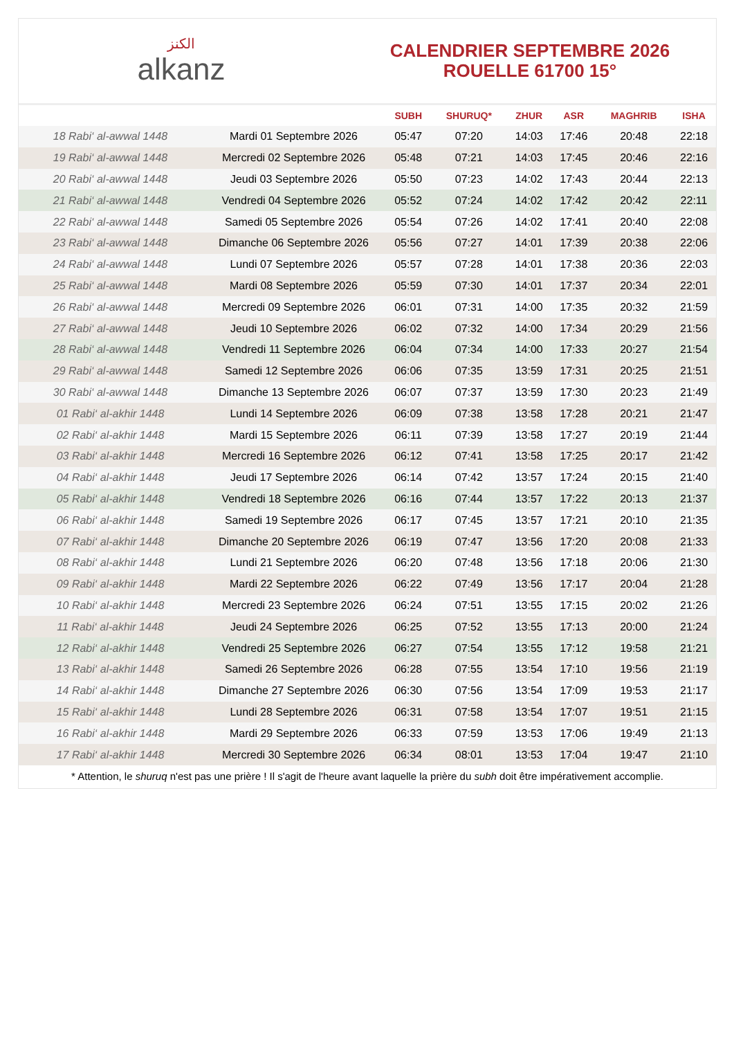الكنز
alkanz
CALENDRIER SEPTEMBRE 2026
ROUELLE 61700 15°
| | | SUBH | SHURUQ* | ZHUR | ASR | MAGHRIB | ISHA |
| --- | --- | --- | --- | --- | --- | --- | --- |
| 18 Rabi‘ al-awwal 1448 | Mardi 01 Septembre 2026 | 05:47 | 07:20 | 14:03 | 17:46 | 20:48 | 22:18 |
| 19 Rabi‘ al-awwal 1448 | Mercredi 02 Septembre 2026 | 05:48 | 07:21 | 14:03 | 17:45 | 20:46 | 22:16 |
| 20 Rabi‘ al-awwal 1448 | Jeudi 03 Septembre 2026 | 05:50 | 07:23 | 14:02 | 17:43 | 20:44 | 22:13 |
| 21 Rabi‘ al-awwal 1448 | Vendredi 04 Septembre 2026 | 05:52 | 07:24 | 14:02 | 17:42 | 20:42 | 22:11 |
| 22 Rabi‘ al-awwal 1448 | Samedi 05 Septembre 2026 | 05:54 | 07:26 | 14:02 | 17:41 | 20:40 | 22:08 |
| 23 Rabi‘ al-awwal 1448 | Dimanche 06 Septembre 2026 | 05:56 | 07:27 | 14:01 | 17:39 | 20:38 | 22:06 |
| 24 Rabi‘ al-awwal 1448 | Lundi 07 Septembre 2026 | 05:57 | 07:28 | 14:01 | 17:38 | 20:36 | 22:03 |
| 25 Rabi‘ al-awwal 1448 | Mardi 08 Septembre 2026 | 05:59 | 07:30 | 14:01 | 17:37 | 20:34 | 22:01 |
| 26 Rabi‘ al-awwal 1448 | Mercredi 09 Septembre 2026 | 06:01 | 07:31 | 14:00 | 17:35 | 20:32 | 21:59 |
| 27 Rabi‘ al-awwal 1448 | Jeudi 10 Septembre 2026 | 06:02 | 07:32 | 14:00 | 17:34 | 20:29 | 21:56 |
| 28 Rabi‘ al-awwal 1448 | Vendredi 11 Septembre 2026 | 06:04 | 07:34 | 14:00 | 17:33 | 20:27 | 21:54 |
| 29 Rabi‘ al-awwal 1448 | Samedi 12 Septembre 2026 | 06:06 | 07:35 | 13:59 | 17:31 | 20:25 | 21:51 |
| 30 Rabi‘ al-awwal 1448 | Dimanche 13 Septembre 2026 | 06:07 | 07:37 | 13:59 | 17:30 | 20:23 | 21:49 |
| 01 Rabi‘ al-akhir 1448 | Lundi 14 Septembre 2026 | 06:09 | 07:38 | 13:58 | 17:28 | 20:21 | 21:47 |
| 02 Rabi‘ al-akhir 1448 | Mardi 15 Septembre 2026 | 06:11 | 07:39 | 13:58 | 17:27 | 20:19 | 21:44 |
| 03 Rabi‘ al-akhir 1448 | Mercredi 16 Septembre 2026 | 06:12 | 07:41 | 13:58 | 17:25 | 20:17 | 21:42 |
| 04 Rabi‘ al-akhir 1448 | Jeudi 17 Septembre 2026 | 06:14 | 07:42 | 13:57 | 17:24 | 20:15 | 21:40 |
| 05 Rabi‘ al-akhir 1448 | Vendredi 18 Septembre 2026 | 06:16 | 07:44 | 13:57 | 17:22 | 20:13 | 21:37 |
| 06 Rabi‘ al-akhir 1448 | Samedi 19 Septembre 2026 | 06:17 | 07:45 | 13:57 | 17:21 | 20:10 | 21:35 |
| 07 Rabi‘ al-akhir 1448 | Dimanche 20 Septembre 2026 | 06:19 | 07:47 | 13:56 | 17:20 | 20:08 | 21:33 |
| 08 Rabi‘ al-akhir 1448 | Lundi 21 Septembre 2026 | 06:20 | 07:48 | 13:56 | 17:18 | 20:06 | 21:30 |
| 09 Rabi‘ al-akhir 1448 | Mardi 22 Septembre 2026 | 06:22 | 07:49 | 13:56 | 17:17 | 20:04 | 21:28 |
| 10 Rabi‘ al-akhir 1448 | Mercredi 23 Septembre 2026 | 06:24 | 07:51 | 13:55 | 17:15 | 20:02 | 21:26 |
| 11 Rabi‘ al-akhir 1448 | Jeudi 24 Septembre 2026 | 06:25 | 07:52 | 13:55 | 17:13 | 20:00 | 21:24 |
| 12 Rabi‘ al-akhir 1448 | Vendredi 25 Septembre 2026 | 06:27 | 07:54 | 13:55 | 17:12 | 19:58 | 21:21 |
| 13 Rabi‘ al-akhir 1448 | Samedi 26 Septembre 2026 | 06:28 | 07:55 | 13:54 | 17:10 | 19:56 | 21:19 |
| 14 Rabi‘ al-akhir 1448 | Dimanche 27 Septembre 2026 | 06:30 | 07:56 | 13:54 | 17:09 | 19:53 | 21:17 |
| 15 Rabi‘ al-akhir 1448 | Lundi 28 Septembre 2026 | 06:31 | 07:58 | 13:54 | 17:07 | 19:51 | 21:15 |
| 16 Rabi‘ al-akhir 1448 | Mardi 29 Septembre 2026 | 06:33 | 07:59 | 13:53 | 17:06 | 19:49 | 21:13 |
| 17 Rabi‘ al-akhir 1448 | Mercredi 30 Septembre 2026 | 06:34 | 08:01 | 13:53 | 17:04 | 19:47 | 21:10 |
* Attention, le shuruq n'est pas une prière ! Il s'agit de l'heure avant laquelle la prière du subh doit être impérativement accomplie.